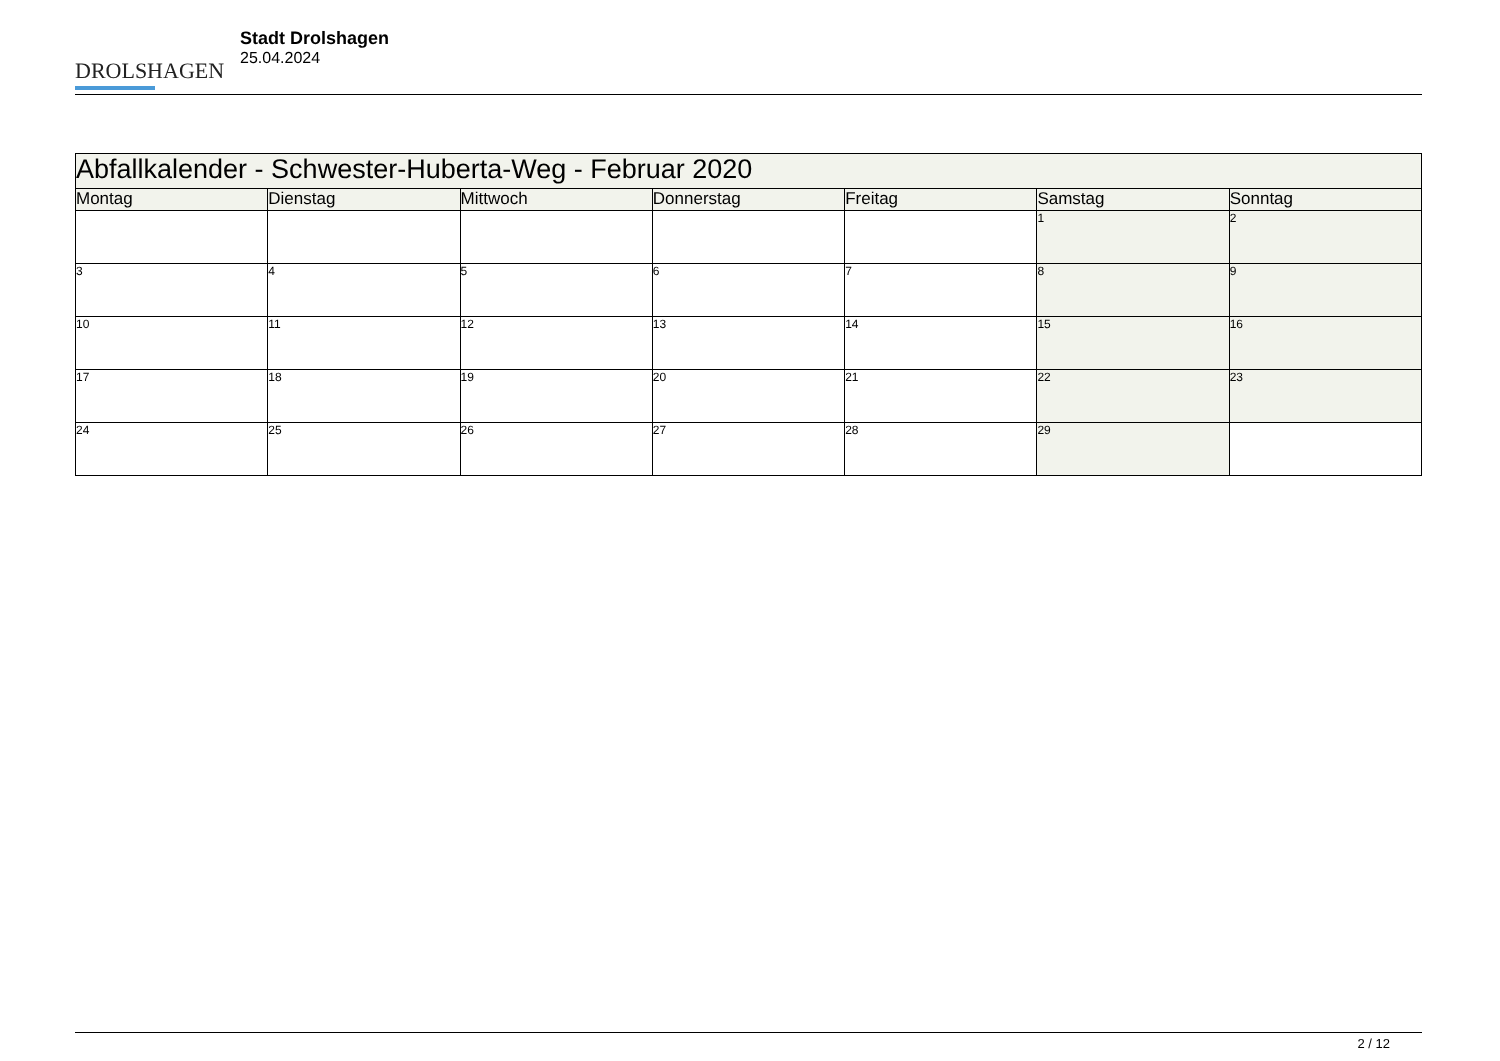DROLSHAGEN
Stadt Drolshagen
25.04.2024
| Abfallkalender - Schwester-Huberta-Weg - Februar 2020 | | | | | | |
| --- | --- | --- | --- | --- | --- | --- |
| Montag | Dienstag | Mittwoch | Donnerstag | Freitag | Samstag | Sonntag |
| | | | | | 1 | 2 |
| 3 | 4 | 5 | 6 | 7 | 8 | 9 |
| 10 | 11 | 12 | 13 | 14 | 15 | 16 |
| 17 | 18 | 19 | 20 | 21 | 22 | 23 |
| 24 | 25 | 26 | 27 | 28 | 29 | |
2 / 12